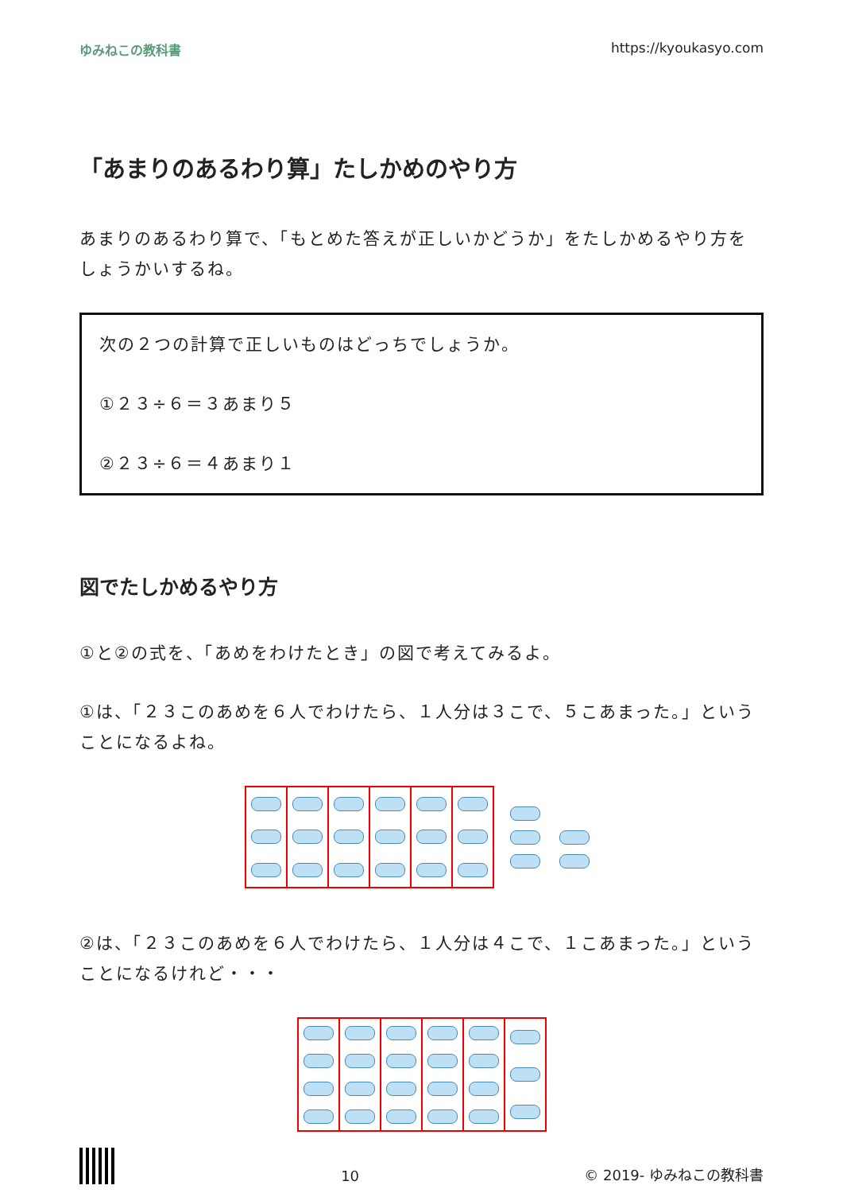ゆみねこの教科書 https://kyoukasyo.com
「あまりのあるわり算」たしかめのやり方
あまりのあるわり算で、「もとめた答えが正しいかどうか」をたしかめるやり方をしょうかいするね。
次の２つの計算で正しいものはどっちでしょうか。
①２３÷６＝３あまり５
②２３÷６＝４あまり１
図でたしかめるやり方
①と②の式を、「あめをわけたとき」の図で考えてみるよ。
①は、「２３このあめを６人でわけたら、１人分は３こで、５こあまった。」ということになるよね。
②は、「２３このあめを６人でわけたら、１人分は４こで、１こあまった。」ということになるけれど・・・
10 © 2019- ゆみねこの教科書